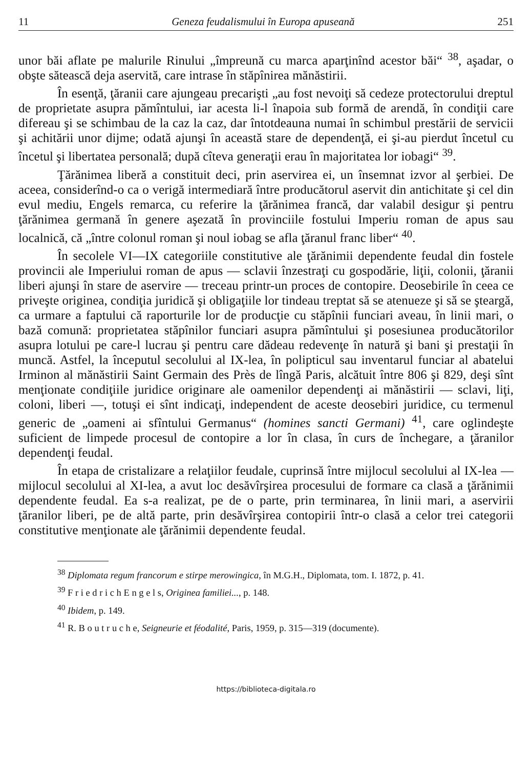11 Geneza feudalismului în Europa apuseană 251
unor băi aflate pe malurile Rinului „împreună cu marca aparţinînd acestor băi“ <sup>38</sup>, aşadar, o obşte sătească deja aservită, care intrase în stăpînirea mănăstirii.
În esenţă, ţăranii care ajungeau precarişti „au fost nevoiţi să cedeze protectorului dreptul de proprietate asupra pămîntului, iar acesta li-l înapoia sub formă de arendă, în condiţii care difereau şi se schimbau de la caz la caz, dar întotdeauna numai în schimbul prestării de servicii şi achitării unor dijme; odată ajunşi în această stare de dependenţă, ei şi-au pierdut încetul cu încetul şi libertatea personală; după cîteva generaţii erau în majoritatea lor iobagi“ <sup>39</sup>.
Ţărănimea liberă a constituit deci, prin aservirea ei, un însemnat izvor al şerbiei. De aceea, considerînd-o ca o verigă intermediară între producătorul aservit din antichitate şi cel din evul mediu, Engels remarca, cu referire la ţărănimea francă, dar valabil desigur şi pentru ţărănimea germană în genere aşezată în provinciile fostului Imperiu roman de apus sau localnică, că „între colonul roman şi noul iobag se afla ţăranul franc liber“ <sup>40</sup>.
În secolele VI—IX categoriile constitutive ale ţărănimii dependente feudal din fostele provincii ale Imperiului roman de apus — sclavii înzestraţi cu gospodărie, liţii, colonii, ţăranii liberi ajunşi în stare de aservire — treceau printr-un proces de contopire. Deosebirile în ceea ce priveşte originea, condiţia juridică şi obligaţiile lor tindeau treptat să se atenueze şi să se şteargă, ca urmare a faptului că raporturile lor de producţie cu stăpînii funciari aveau, în linii mari, o bază comună: proprietatea stăpînilor funciari asupra pămîntului şi posesiunea producătorilor asupra lotului pe care-l lucrau şi pentru care dădeau redevenţe în natură şi bani şi prestaţii în muncă. Astfel, la începutul secolului al IX-lea, în polipticul sau inventarul funciar al abatelui Irminon al mănăstirii Saint Germain des Près de lîngă Paris, alcătuit între 806 şi 829, deşi sînt menţionate condiţiile juridice originare ale oamenilor dependenţi ai mănăstirii — sclavi, liţi, coloni, liberi —, totuşi ei sînt indicaţi, independent de aceste deosebiri juridice, cu termenul generic de „oameni ai sfîntului Germanus“ (homines sancti Germani) <sup>41</sup>, care oglindeşte suficient de limpede procesul de contopire a lor în clasa, în curs de închegare, a ţăranilor dependenţi feudal.
În etapa de cristalizare a relaţiilor feudale, cuprinsă între mijlocul secolului al IX-lea — mijlocul secolului al XI-lea, a avut loc desăvîrşirea procesului de formare ca clasă a ţărănimii dependente feudal. Ea s-a realizat, pe de o parte, prin terminarea, în linii mari, a aservirii ţăranilor liberi, pe de altă parte, prin desăvîrşirea contopirii într-o clasă a celor trei categorii constitutive menţionate ale ţărănimii dependente feudal.
<sup>38</sup> Diplomata regum francorum e stirpe merowingica, în M.G.H., Diplomata, tom. I. 1872, p. 41.
<sup>39</sup> F r i e d r i c h E n g e l s, Originea familiei..., p. 148.
<sup>40</sup> Ibidem, p. 149.
<sup>41</sup> R. B o u t r u c h e, Seigneurie et féodalité, Paris, 1959, p. 315—319 (documente).
https://biblioteca-digitala.ro